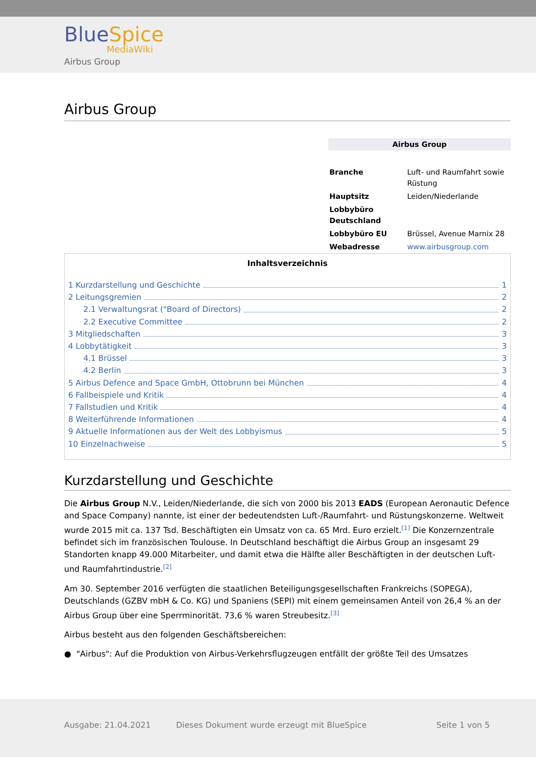BlueSpice
MediaWiki
Airbus Group
Airbus Group
Airbus Group
| Branche | Luft- und Raumfahrt sowie Rüstung |
| Hauptsitz | Leiden/Niederlande |
| Lobbybüro Deutschland | |
| Lobbybüro EU | Brüssel, Avenue Marnix 28 |
| Webadresse | www.airbusgroup.com |
Inhaltsverzeichnis
1 Kurzdarstellung und Geschichte 1
2 Leitungsgremien 2
2.1 Verwaltungsrat ("Board of Directors) 2
2.2 Executive Committee 2
3 Mitgliedschaften 3
4 Lobbytätigkeit 3
4.1 Brüssel 3
4.2 Berlin 3
5 Airbus Defence and Space GmbH, Ottobrunn bei München 4
6 Fallbeispiele und Kritik 4
7 Fallstudien und Kritik 4
8 Weiterführende Informationen 4
9 Aktuelle Informationen aus der Welt des Lobbyismus 5
10 Einzelnachweise 5
Kurzdarstellung und Geschichte
Die Airbus Group N.V., Leiden/Niederlande, die sich von 2000 bis 2013 EADS (European Aeronautic Defence and Space Company) nannte, ist einer der bedeutendsten Luft-/Raumfahrt- und Rüstungskonzerne. Weltweit wurde 2015 mit ca. 137 Tsd. Beschäftigten ein Umsatz von ca. 65 Mrd. Euro erzielt.<sup>[1]</sup> Die Konzernzentrale befindet sich im französischen Toulouse. In Deutschland beschäftigt die Airbus Group an insgesamt 29 Standorten knapp 49.000 Mitarbeiter, und damit etwa die Hälfte aller Beschäftigten in der deutschen Luft- und Raumfahrtindustrie.<sup>[2]</sup>
Am 30. September 2016 verfügten die staatlichen Beteiligungsgesellschaften Frankreichs (SOPEGA), Deutschlands (GZBV mbH & Co. KG) und Spaniens (SEPI) mit einem gemeinsamen Anteil von 26,4 % an der Airbus Group über eine Sperrminorität. 73,6 % waren Streubesitz.<sup>[3]</sup>
Airbus besteht aus den folgenden Geschäftsbereichen:
● "Airbus": Auf die Produktion von Airbus-Verkehrsflugzeugen entfällt der größte Teil des Umsatzes
Ausgabe: 21.04.2021 Dieses Dokument wurde erzeugt mit BlueSpice Seite 1 von 5